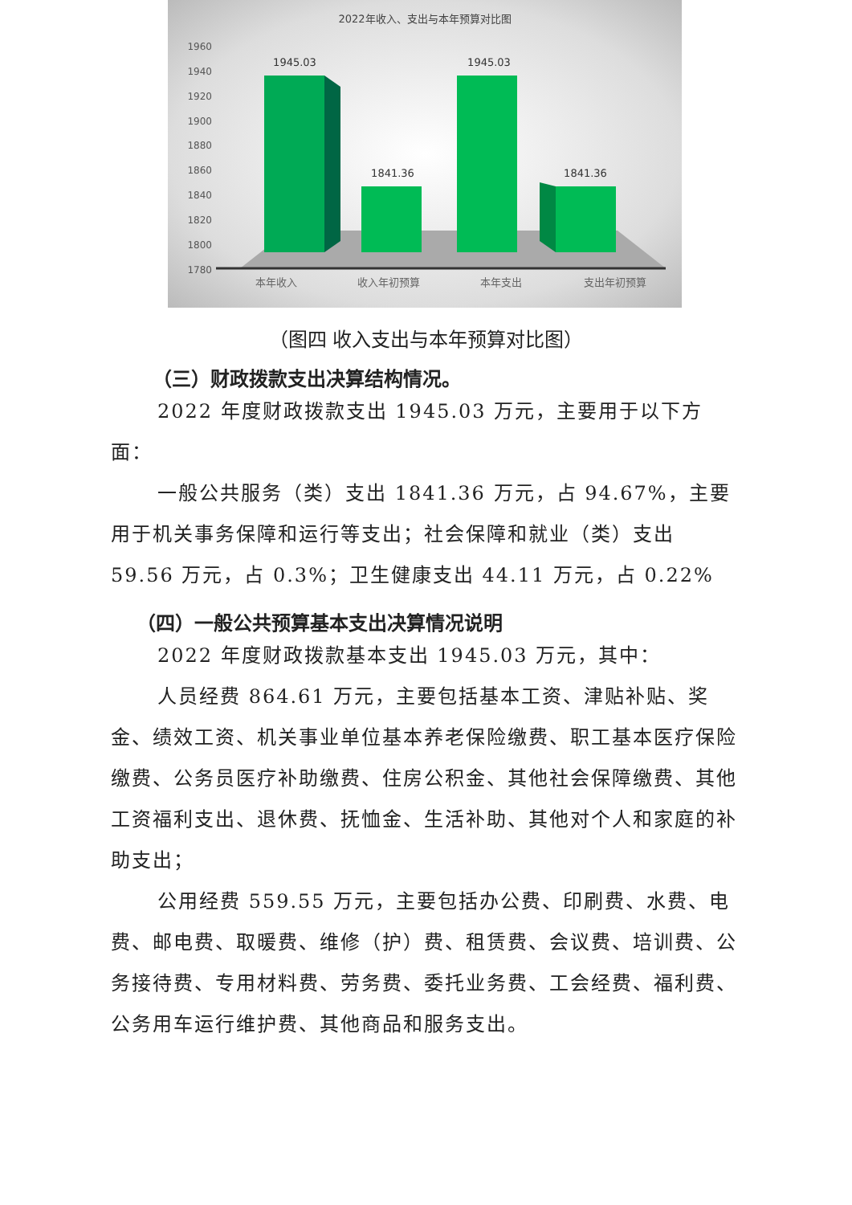2022年收入、支出与本年预算对比图
1960
1940
1920
1900
1880
1860
1840
1820
1800
1780
1945.03
1841.36
1945.03
1841.36
本年收入
收入年初预算
本年支出
支出年初预算
（图四 收入支出与本年预算对比图）
（三）财政拨款支出决算结构情况。
2022 年度财政拨款支出 1945.03 万元，主要用于以下方面：
一般公共服务（类）支出 1841.36 万元，占 94.67%，主要用于机关事务保障和运行等支出；社会保障和就业（类）支出 59.56 万元，占 0.3%；卫生健康支出 44.11 万元，占 0.22%
（四）一般公共预算基本支出决算情况说明
2022 年度财政拨款基本支出 1945.03 万元，其中：
人员经费 864.61 万元，主要包括基本工资、津贴补贴、奖金、绩效工资、机关事业单位基本养老保险缴费、职工基本医疗保险缴费、公务员医疗补助缴费、住房公积金、其他社会保障缴费、其他工资福利支出、退休费、抚恤金、生活补助、其他对个人和家庭的补助支出；
公用经费 559.55 万元，主要包括办公费、印刷费、水费、电费、邮电费、取暖费、维修（护）费、租赁费、会议费、培训费、公务接待费、专用材料费、劳务费、委托业务费、工会经费、福利费、公务用车运行维护费、其他商品和服务支出。